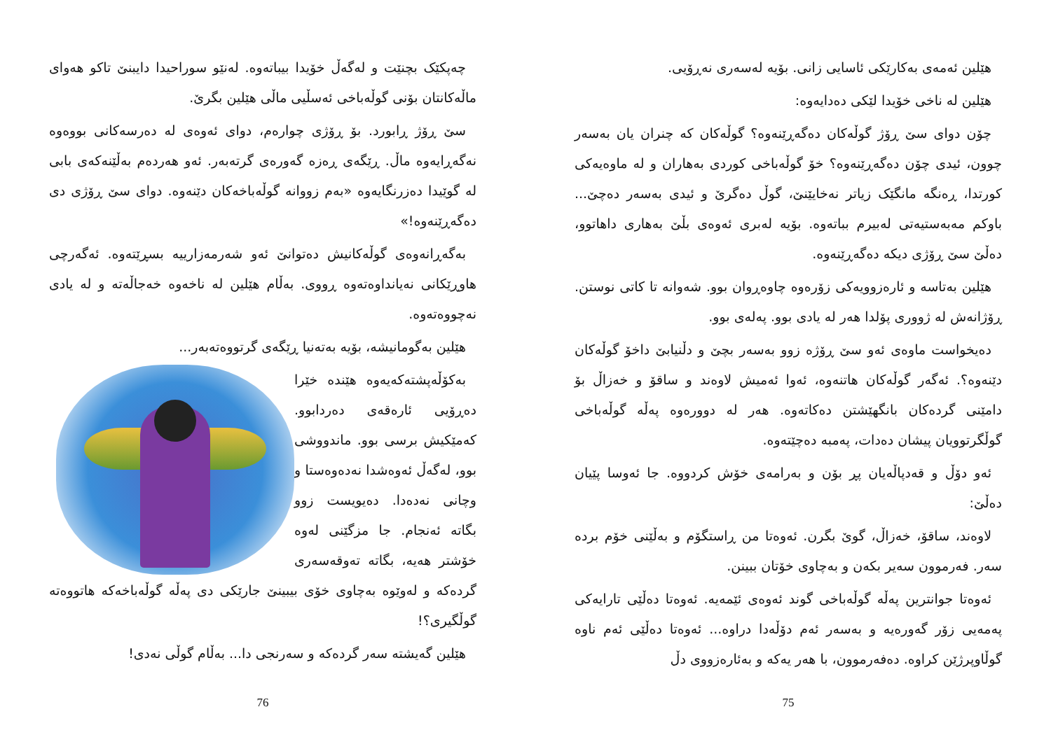هێلین ئەمەی بەکارێکی ئاسایی زانی. بۆیە لەسەری نەڕۆیی.
هێلین لە ناخی خۆیدا لێکی دەدایەوە:
چۆن دوای سێ ڕۆژ گوڵەکان دەگەڕێنەوە؟ گوڵەکان کە چنران یان بەسەر چوون، ئیدی چۆن دەگەڕێنەوە؟ خۆ گوڵەباخی کوردی بەهاران و لە ماوەیەکی کورتدا، ڕەنگە مانگێک زیاتر نەخایێنێ، گوڵ دەگرێ و ئیدی بەسەر دەچێ... باوکم مەبەستیەتی لەبیرم بباتەوە. بۆیە لەبری ئەوەی بڵێ بەهاری داهاتوو، دەڵێ سێ ڕۆژی دیکە دەگەڕێنەوە.
هێلین بەتاسە و ئارەزوویەکی زۆرەوە چاوەڕوان بوو. شەوانە تا کاتی نوستن. ڕۆژانەش لە ژووری پۆلدا هەر لە یادی بوو. پەلەی بوو.
دەیخواست ماوەی ئەو سێ ڕۆژە زوو بەسەر بچێ و دڵنیابێ داخۆ گوڵەکان دێنەوە؟. ئەگەر گوڵەکان هاتنەوە، ئەوا ئەمیش لاوەند و ساقۆ و خەزاڵ بۆ دامێنی گردەکان بانگهێشتن دەکاتەوە. هەر لە دوورەوە پەڵە گوڵەباخی گوڵگرتوویان پیشان دەدات، پەمبە دەچێتەوە.
ئەو دۆڵ و قەدپاڵەیان پڕ بۆن و بەرامەی خۆش کردووە. جا ئەوسا پێیان دەڵێ:
لاوەند، ساقۆ، خەزاڵ، گوێ بگرن. ئەوەتا من ڕاستگۆم و بەڵێنی خۆم بردە سەر. فەرموون سەیر بکەن و بەچاوی خۆتان ببینن.
ئەوەتا جوانترین پەڵە گوڵەباخی گوند ئەوەی ئێمەیە. ئەوەتا دەڵێی تارایەکی پەمەیی زۆر گەورەیە و بەسەر ئەم دۆڵەدا دراوە... ئەوەتا دەڵێی ئەم ناوە گوڵاوپرژێن کراوە. دەفەرموون، با هەر یەکە و بەئارەزووی دڵ
75
چەپکێک بچنێت و لەگەڵ خۆیدا بیباتەوە. لەنێو سوراحیدا دایبنێ تاکو هەوای ماڵەکانتان بۆنی گوڵەباخی ئەسڵیی ماڵی هێلین بگرێ.
سێ ڕۆژ ڕابورد. بۆ ڕۆژی چوارەم، دوای ئەوەی لە دەرسەکانی بووەوە نەگەڕایەوە ماڵ. ڕێگەی ڕەزە گەورەی گرتەبەر. ئەو هەردەم بەڵێنەکەی بابی لە گوێیدا دەزرنگایەوە «بەم زووانە گوڵەباخەکان دێنەوە. دوای سێ ڕۆژی دی دەگەڕێنەوە!»
بەگەڕانەوەی گوڵەکانیش دەتوانێ ئەو شەرمەزارییە بسڕێتەوە. ئەگەرچی هاوڕێکانی نەیانداوەتەوە ڕووی. بەڵام هێلین لە ناخەوە خەجاڵەتە و لە یادی نەچووەتەوە.
هێلین بەگومانیشە، بۆیە بەتەنیا ڕێگەی گرتووەتەبەر...
بەکۆڵەپشتەکەیەوە هێندە خێرا دەڕۆیی ئارەقەی دەردابوو. کەمێکیش برسی بوو. ماندووشی بوو، لەگەڵ ئەوەشدا نەدەوەستا و وچانی نەدەدا. دەیویست زوو بگاتە ئەنجام. جا مزگێنی لەوە خۆشتر هەیە، بگاتە تەوقەسەری گردەکە و لەوێوە بەچاوی خۆی بیبینێ جارێکی دی پەڵە گوڵەباخەکە هاتووەتە گوڵگیری؟!
هێلین گەیشتە سەر گردەکە و سەرنجی دا... بەڵام گوڵی نەدی!
76